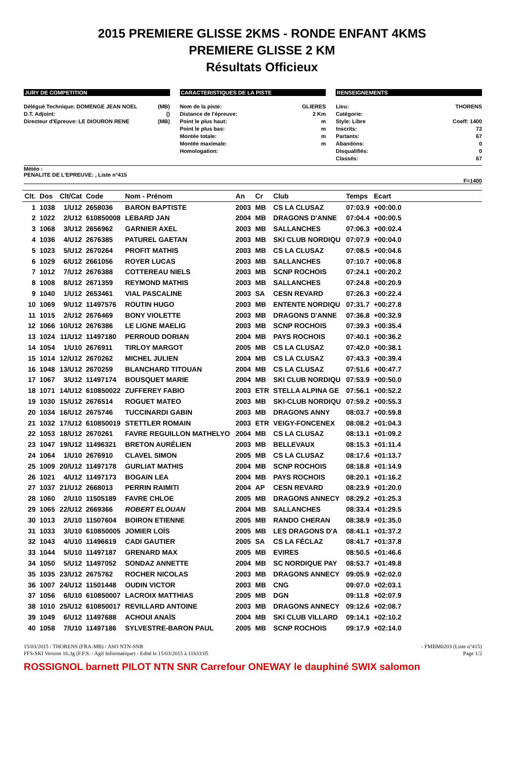2015 PREMIERE GLISSE 2KMS - RONDE ENFANT 4KMS
PREMIERE GLISSE 2 KM
Résultats Officieux
JURY DE COMPETITION
Délégué Technique: DOMENGE JEAN NOEL (MB)
D.T. Adjoint: ()
Directeur d'Epreuve: LE DIOURON RENE (MB)
CARACTERISTIQUES DE LA PISTE
Nom de la piste: GLIERES
Distance de l'épreuve: 2 Km
Point le plus haut: m
Point le plus bas: m
Montée totale: m
Montée maximale: m
Homologation:
RENSEIGNEMENTS
Lieu: THORENS
Catégorie:
Style: Libre Coeff: 1400
Inscrits: 72
Partants: 67
Abandons: 0
Disqualifiés: 0
Classés: 67
Météo :
PENALITE DE L'EPREUVE: , Liste n°415
F=1400
| Clt. | Dos | Clt/Cat | Code | Nom - Prénom | An | Cr | Club | Temps | Ecart | |
| --- | --- | --- | --- | --- | --- | --- | --- | --- | --- | --- |
| 1 | 1038 | 1/U12 | 2658036 | BARON BAPTISTE | 2003 | MB | CS LA CLUSAZ | 07:03.9 | +00:00.0 | |
| 2 | 1022 | 2/U12 | 610850008 | LEBARD JAN | 2004 | MB | DRAGONS D'ANNE | 07:04.4 | +00:00.5 | |
| 3 | 1068 | 3/U12 | 2656962 | GARNIER AXEL | 2003 | MB | SALLANCHES | 07:06.3 | +00:02.4 | |
| 4 | 1036 | 4/U12 | 2676385 | PATUREL GAETAN | 2003 | MB | SKI CLUB NORDIQU | 07:07.9 | +00:04.0 | |
| 5 | 1023 | 5/U12 | 2670264 | PROFIT MATHIS | 2003 | MB | CS LA CLUSAZ | 07:08.5 | +00:04.6 | |
| 6 | 1029 | 6/U12 | 2661056 | ROYER LUCAS | 2003 | MB | SALLANCHES | 07:10.7 | +00:06.8 | |
| 7 | 1012 | 7/U12 | 2676388 | COTTEREAU NIELS | 2003 | MB | SCNP ROCHOIS | 07:24.1 | +00:20.2 | |
| 8 | 1008 | 8/U12 | 2671359 | REYMOND MATHIS | 2003 | MB | SALLANCHES | 07:24.8 | +00:20.9 | |
| 9 | 1040 | 1/U12 | 2653461 | VIAL PASCALINE | 2003 | SA | CESN REVARD | 07:26.3 | +00:22.4 | |
| 10 | 1069 | 9/U12 | 11497576 | ROUTIN HUGO | 2003 | MB | ENTENTE NORDIQU | 07:31.7 | +00:27.8 | |
| 11 | 1015 | 2/U12 | 2676469 | BONY VIOLETTE | 2003 | MB | DRAGONS D'ANNE | 07:36.8 | +00:32.9 | |
| 12 | 1066 | 10/U12 | 2676386 | LE LIGNE MAELIG | 2003 | MB | SCNP ROCHOIS | 07:39.3 | +00:35.4 | |
| 13 | 1024 | 11/U12 | 11497180 | PERROUD DORIAN | 2004 | MB | PAYS ROCHOIS | 07:40.1 | +00:36.2 | |
| 14 | 1054 | 1/U10 | 2676911 | TIRLOY MARGOT | 2005 | MB | CS LA CLUSAZ | 07:42.0 | +00:38.1 | |
| 15 | 1014 | 12/U12 | 2670262 | MICHEL JULIEN | 2004 | MB | CS LA CLUSAZ | 07:43.3 | +00:39.4 | |
| 16 | 1048 | 13/U12 | 2670259 | BLANCHARD TITOUAN | 2004 | MB | CS LA CLUSAZ | 07:51.6 | +00:47.7 | |
| 17 | 1067 | 3/U12 | 11497174 | BOUSQUET MARIE | 2004 | MB | SKI CLUB NORDIQU | 07:53.9 | +00:50.0 | |
| 18 | 1071 | 14/U12 | 610850022 | ZUFFEREY FABIO | 2003 | ETR | STELLA ALPINA GE | 07:56.1 | +00:52.2 | |
| 19 | 1030 | 15/U12 | 2676514 | ROGUET MATEO | 2003 | MB | SKI-CLUB NORDIQU | 07:59.2 | +00:55.3 | |
| 20 | 1034 | 16/U12 | 2675746 | TUCCINARDI GABIN | 2003 | MB | DRAGONS ANNY | 08:03.7 | +00:59.8 | |
| 21 | 1032 | 17/U12 | 610850019 | STETTLER ROMAIN | 2003 | ETR | VEIGY-FONCENEX | 08:08.2 | +01:04.3 | |
| 22 | 1053 | 18/U12 | 2670261 | FAVRE REGUILLON MATHELYO | 2004 | MB | CS LA CLUSAZ | 08:13.1 | +01:09.2 | |
| 23 | 1047 | 19/U12 | 11496321 | BRETON AURÉLIEN | 2003 | MB | BELLEVAUX | 08:15.3 | +01:11.4 | |
| 24 | 1064 | 1/U10 | 2676910 | CLAVEL SIMON | 2005 | MB | CS LA CLUSAZ | 08:17.6 | +01:13.7 | |
| 25 | 1009 | 20/U12 | 11497178 | GURLIAT MATHIS | 2004 | MB | SCNP ROCHOIS | 08:18.8 | +01:14.9 | |
| 26 | 1021 | 4/U12 | 11497173 | BOGAIN LEA | 2004 | MB | PAYS ROCHOIS | 08:20.1 | +01:16.2 | |
| 27 | 1037 | 21/U12 | 2668013 | PERRIN RAIMITI | 2004 | AP | CESN REVARD | 08:23.9 | +01:20.0 | |
| 28 | 1060 | 2/U10 | 11505189 | FAVRE CHLOE | 2005 | MB | DRAGONS ANNECY | 08:29.2 | +01:25.3 | |
| 29 | 1065 | 22/U12 | 2669366 | ROBERT ELOUAN | 2004 | MB | SALLANCHES | 08:33.4 | +01:29.5 | |
| 30 | 1013 | 2/U10 | 11507604 | BOIRON ETIENNE | 2005 | MB | RANDO CHERAN | 08:38.9 | +01:35.0 | |
| 31 | 1033 | 3/U10 | 610850005 | JOMIER LOÏS | 2005 | MB | LES DRAGONS D'A | 08:41.1 | +01:37.2 | |
| 32 | 1043 | 4/U10 | 11496619 | CADI GAUTIER | 2005 | SA | CS LA FÉCLAZ | 08:41.7 | +01:37.8 | |
| 33 | 1044 | 5/U10 | 11497187 | GRENARD MAX | 2005 | MB | EVIRES | 08:50.5 | +01:46.6 | |
| 34 | 1050 | 5/U12 | 11497052 | SONDAZ ANNETTE | 2004 | MB | SC NORDIQUE PAY | 08:53.7 | +01:49.8 | |
| 35 | 1035 | 23/U12 | 2675762 | ROCHER NICOLAS | 2003 | MB | DRAGONS ANNECY | 09:05.9 | +02:02.0 | |
| 36 | 1007 | 24/U12 | 11501448 | OUDIN VICTOR | 2003 | MB | CNG | 09:07.0 | +02:03.1 | |
| 37 | 1056 | 6/U10 | 610850007 | LACROIX MATTHIAS | 2005 | MB | DGN | 09:11.8 | +02:07.9 | |
| 38 | 1010 | 25/U12 | 610850017 | REVILLARD ANTOINE | 2003 | MB | DRAGONS ANNECY | 09:12.6 | +02:08.7 | |
| 39 | 1049 | 6/U12 | 11497688 | ACHOUI ANAÏS | 2004 | MB | SKI CLUB VILLARD | 09:14.1 | +02:10.2 | |
| 40 | 1058 | 7/U10 | 11497186 | SYLVESTRE-BARON PAUL | 2005 | MB | SCNP ROCHOIS | 09:17.9 | +02:14.0 | |
15/03/2015 / THORENS (FRA-MB) / ASO NTN-SNR - FMBM0203 (Liste n°415)
FFS-SKI Version 16.3g (F.F.S. / Agil Informatique) - Edité le 15/03/2015 à 11h33:05 Page 1/2
ROSSIGNOL barnett PILOT NTN SNR Carrefour ONEWAY le dauphiné SWIX salomon